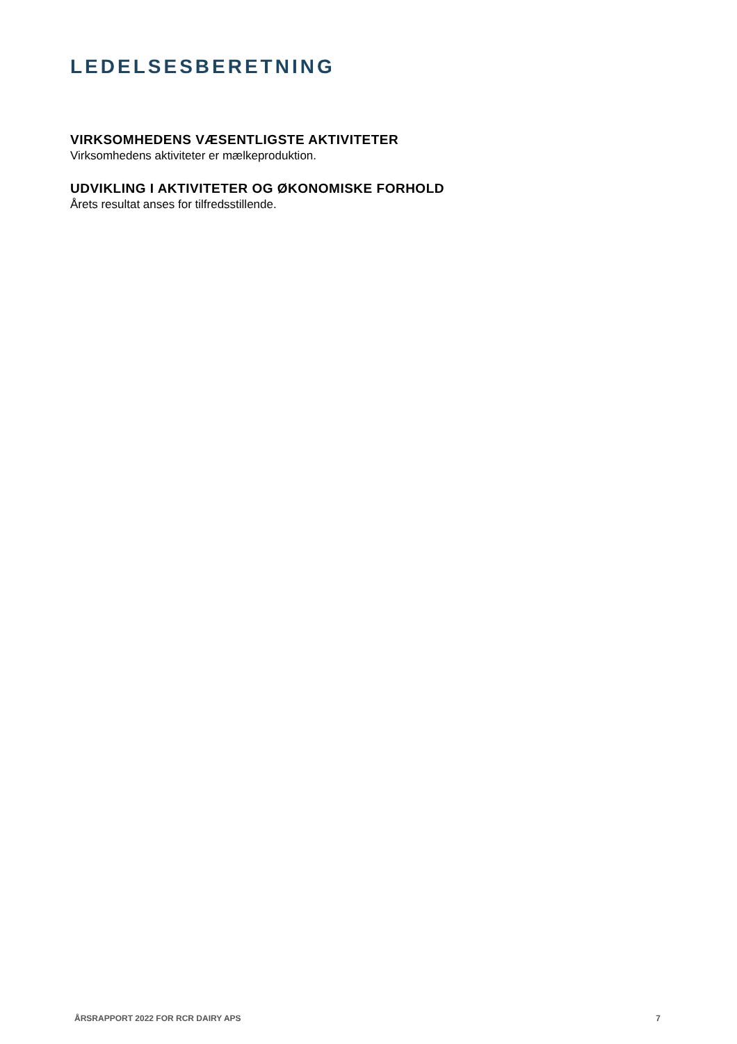LEDELSESBERETNING
VIRKSOMHEDENS VÆSENTLIGSTE AKTIVITETER
Virksomhedens aktiviteter er mælkeproduktion.
UDVIKLING I AKTIVITETER OG ØKONOMISKE FORHOLD
Årets resultat anses for tilfredsstillende.
ÅRSRAPPORT 2022 FOR RCR DAIRY APS 7